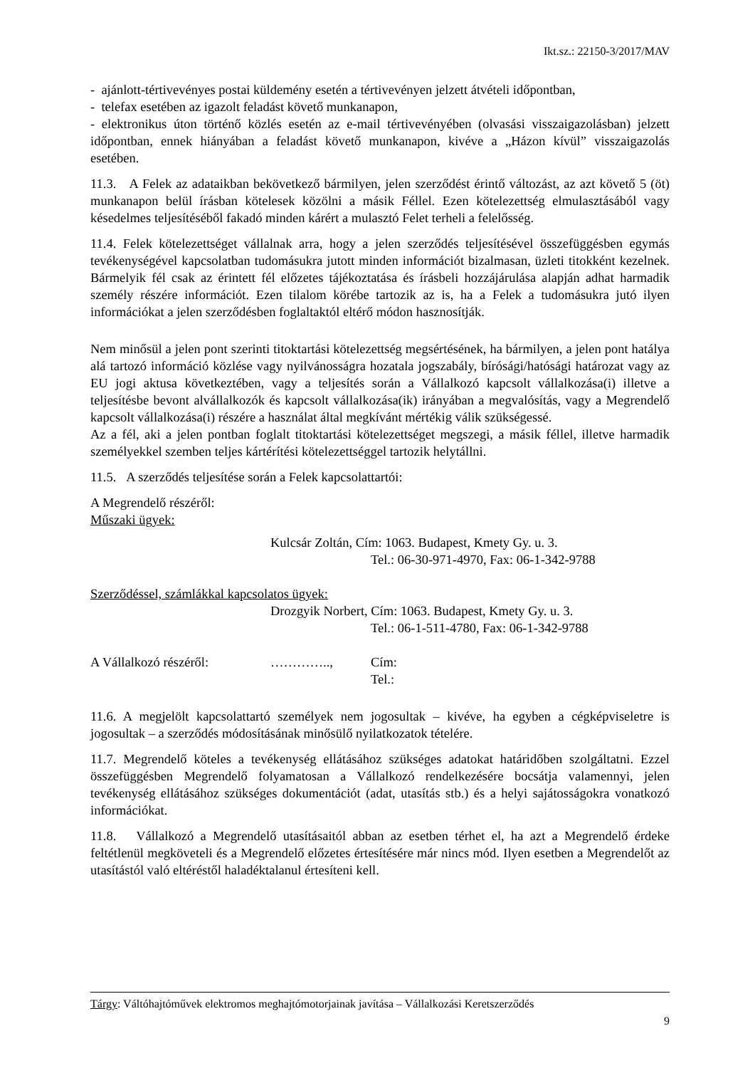Ikt.sz.: 22150-3/2017/MAV
- ajánlott-tértivevényes postai küldemény esetén a tértivevényen jelzett átvételi időpontban,
- telefax esetében az igazolt feladást követő munkanapon,
- elektronikus úton történő közlés esetén az e-mail tértivevényében (olvasási visszaigazolásban) jelzett időpontban, ennek hiányában a feladást követő munkanapon, kivéve a „Házon kívül” visszaigazolás esetében.
11.3. A Felek az adataikban bekövetkező bármilyen, jelen szerződést érintő változást, az azt követő 5 (öt) munkanapon belül írásban kötelesek közölni a másik Féllel. Ezen kötelezettség elmulasztásából vagy késedelmes teljesítéséből fakadó minden kárért a mulasztó Felet terheli a felelősség.
11.4. Felek kötelezettséget vállalnak arra, hogy a jelen szerződés teljesítésével összefüggésben egymás tevékenységével kapcsolatban tudomásukra jutott minden információt bizalmasan, üzleti titokként kezelnek. Bármelyik fél csak az érintett fél előzetes tájékoztatása és írásbeli hozzájárulása alapján adhat harmadik személy részére információt. Ezen tilalom körébe tartozik az is, ha a Felek a tudomásukra jutó ilyen információkat a jelen szerződésben foglaltaktól eltérő módon hasznosítják.
Nem minősül a jelen pont szerinti titoktartási kötelezettség megsértésének, ha bármilyen, a jelen pont hatálya alá tartozó információ közlése vagy nyilvánosságra hozatala jogszabály, bírósági/hatósági határozat vagy az EU jogi aktusa következtében, vagy a teljesítés során a Vállalkozó kapcsolt vállalkozása(i) illetve a teljesítésbe bevont alvállalkozók és kapcsolt vállalkozása(ik) irányában a megvalósítás, vagy a Megrendelő kapcsolt vállalkozása(i) részére a használat által megkívánt mértékig válik szükségessé.
Az a fél, aki a jelen pontban foglalt titoktartási kötelezettséget megszegi, a másik féllel, illetve harmadik személyekkel szemben teljes kártérítési kötelezettséggel tartozik helytállni.
11.5. A szerződés teljesítése során a Felek kapcsolattartói:
A Megrendelő részéről:
Műszaki ügyek:
Kulcsár Zoltán, Cím: 1063. Budapest, Kmety Gy. u. 3.
Tel.: 06-30-971-4970, Fax: 06-1-342-9788
Szerződéssel, számlákkal kapcsolatos ügyek:
Drozgyik Norbert, Cím: 1063. Budapest, Kmety Gy. u. 3.
Tel.: 06-1-511-4780, Fax: 06-1-342-9788
A Vállalkozó részéről: ………….., Cím:
Tel.:
11.6. A megjelölt kapcsolattartó személyek nem jogosultak – kivéve, ha egyben a cégképviseletre is jogosultak – a szerződés módosításának minősülő nyilatkozatok tételére.
11.7. Megrendelő köteles a tevékenység ellátásához szükséges adatokat határidőben szolgáltatni. Ezzel összefüggésben Megrendelő folyamatosan a Vállalkozó rendelkezésére bocsátja valamennyi, jelen tevékenység ellátásához szükséges dokumentációt (adat, utasítás stb.) és a helyi sajátosságokra vonatkozó információkat.
11.8. Vállalkozó a Megrendelő utasításaitól abban az esetben térhet el, ha azt a Megrendelő érdeke feltétlenül megköveteli és a Megrendelő előzetes értesítésére már nincs mód. Ilyen esetben a Megrendelőt az utasítástól való eltéréstől haladéktalanul értesíteni kell.
Tárgy: Váltóhajtóművek elektromos meghajtómotorjainak javítása – Vállalkozási Keretszerződés
9